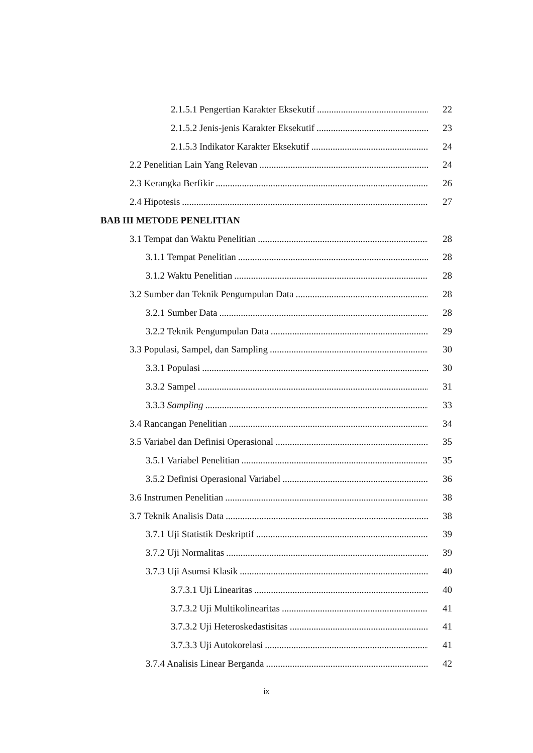2.1.5.1 Pengertian Karakter Eksekutif 22
2.1.5.2 Jenis-jenis Karakter Eksekutif 23
2.1.5.3 Indikator Karakter Eksekutif 24
2.2 Penelitian Lain Yang Relevan 24
2.3 Kerangka Berfikir 26
2.4 Hipotesis 27
BAB III METODE PENELITIAN
3.1 Tempat dan Waktu Penelitian 28
3.1.1 Tempat Penelitian 28
3.1.2 Waktu Penelitian 28
3.2 Sumber dan Teknik Pengumpulan Data 28
3.2.1 Sumber Data 28
3.2.2 Teknik Pengumpulan Data 29
3.3 Populasi, Sampel, dan Sampling 30
3.3.1 Populasi 30
3.3.2 Sampel 31
3.3.3 Sampling 33
3.4 Rancangan Penelitian 34
3.5 Variabel dan Definisi Operasional 35
3.5.1 Variabel Penelitian 35
3.5.2 Definisi Operasional Variabel 36
3.6 Instrumen Penelitian 38
3.7 Teknik Analisis Data 38
3.7.1 Uji Statistik Deskriptif 39
3.7.2 Uji Normalitas 39
3.7.3 Uji Asumsi Klasik 40
3.7.3.1 Uji Linearitas 40
3.7.3.2 Uji Multikolinearitas 41
3.7.3.2 Uji Heteroskedastisitas 41
3.7.3.3 Uji Autokorelasi 41
3.7.4 Analisis Linear Berganda 42
ix